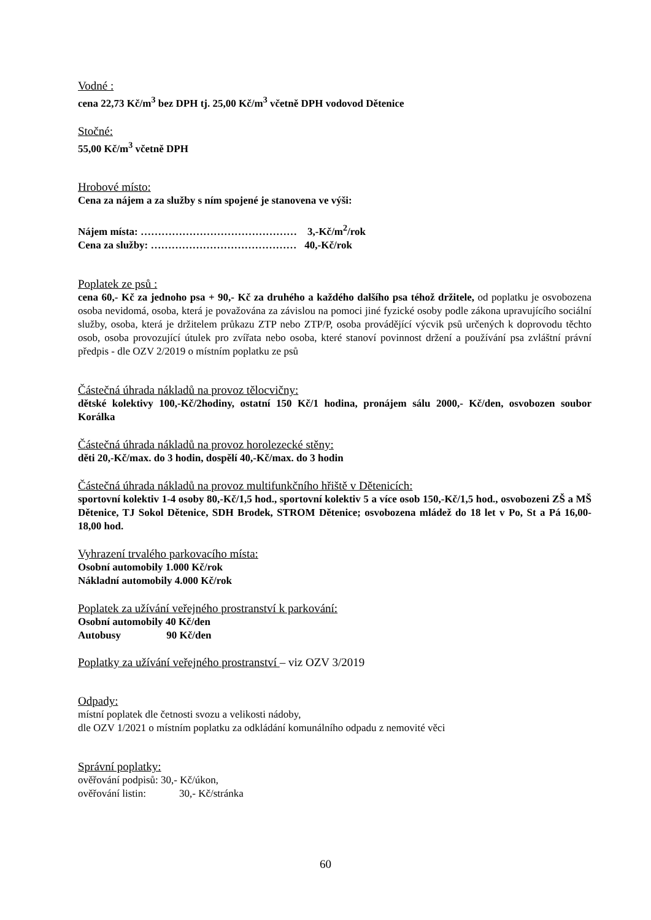Vodné :
cena 22,73 Kč/m<sup>3</sup> bez DPH tj. 25,00 Kč/m<sup>3</sup> včetně DPH vodovod Dětenice
Stočné:
55,00 Kč/m<sup>3</sup> včetně DPH
Hrobové místo:
Cena za nájem a za služby s ním spojené je stanovena ve výši:
Nájem místa: ……………………………………… 3,-Kč/m<sup>2</sup>/rok
Cena za služby: …………………………………… 40,-Kč/rok
Poplatek ze psů :
cena 60,- Kč za jednoho psa + 90,- Kč za druhého a každého dalšího psa téhož držitele, od poplatku je osvobozena osoba nevidomá, osoba, která je považována za závislou na pomoci jiné fyzické osoby podle zákona upravujícího sociální služby, osoba, která je držitelem průkazu ZTP nebo ZTP/P, osoba provádějící výcvik psů určených k doprovodu těchto osob, osoba provozující útulek pro zvířata nebo osoba, které stanoví povinnost držení a používání psa zvláštní právní předpis - dle OZV 2/2019 o místním poplatku ze psů
Částečná úhrada nákladů na provoz tělocvičny:
dětské kolektivy 100,-Kč/2hodiny, ostatní 150 Kč/1 hodina, pronájem sálu 2000,- Kč/den, osvobozen soubor Korálka
Částečná úhrada nákladů na provoz horolezecké stěny:
děti 20,-Kč/max. do 3 hodin, dospělí 40,-Kč/max. do 3 hodin
Částečná úhrada nákladů na provoz multifunkčního hřiště v Dětenicích:
sportovní kolektiv 1-4 osoby 80,-Kč/1,5 hod., sportovní kolektiv 5 a více osob 150,-Kč/1,5 hod., osvobozeni ZŠ a MŠ Dětenice, TJ Sokol Dětenice, SDH Brodek, STROM Dětenice; osvobozena mládež do 18 let v Po, St a Pá 16,00-18,00 hod.
Vyhrazení trvalého parkovacího místa:
Osobní automobily 1.000 Kč/rok
Nákladní automobily 4.000 Kč/rok
Poplatek za užívání veřejného prostranství k parkování:
Osobní automobily 40 Kč/den
Autobusy 90 Kč/den
Poplatky za užívání veřejného prostranství – viz OZV 3/2019
Odpady:
místní poplatek dle četnosti svozu a velikosti nádoby,
dle OZV 1/2021 o místním poplatku za odkládání komunálního odpadu z nemovité věci
Správní poplatky:
ověřování podpisů: 30,- Kč/úkon,
ověřování listin: 30,- Kč/stránka
60